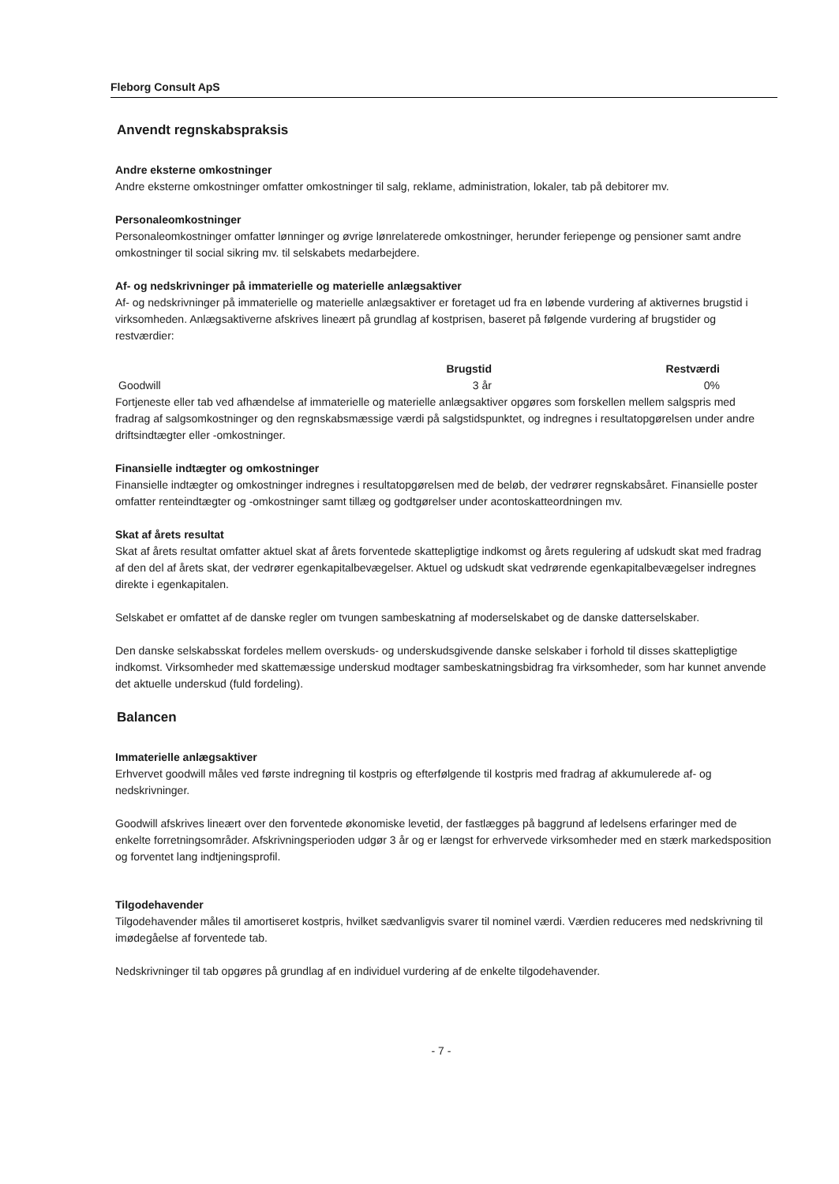Fleborg Consult ApS
Anvendt regnskabspraksis
Andre eksterne omkostninger
Andre eksterne omkostninger omfatter omkostninger til salg, reklame, administration, lokaler, tab på debitorer mv.
Personaleomkostninger
Personaleomkostninger omfatter lønninger og øvrige lønrelaterede omkostninger, herunder feriepenge og pensioner samt andre omkostninger til social sikring mv. til selskabets medarbejdere.
Af- og nedskrivninger på immaterielle og materielle anlægsaktiver
Af- og nedskrivninger på immaterielle og materielle anlægsaktiver er foretaget ud fra en løbende vurdering af aktivernes brugstid i virksomheden. Anlægsaktiverne afskrives lineært på grundlag af kostprisen, baseret på følgende vurdering af brugstider og restværdier:
| | Brugstid | Restværdi |
| --- | --- | --- |
| Goodwill | 3 år | 0% |
Fortjeneste eller tab ved afhændelse af immaterielle og materielle anlægsaktiver opgøres som forskellen mellem salgspris med fradrag af salgsomkostninger og den regnskabsmæssige værdi på salgstidspunktet, og indregnes i resultatopgørelsen under andre driftsindtægter eller -omkostninger.
Finansielle indtægter og omkostninger
Finansielle indtægter og omkostninger indregnes i resultatopgørelsen med de beløb, der vedrører regnskabsåret. Finansielle poster omfatter renteindtægter og -omkostninger samt tillæg og godtgørelser under acontoskatteordningen mv.
Skat af årets resultat
Skat af årets resultat omfatter aktuel skat af årets forventede skattepligtige indkomst og årets regulering af udskudt skat med fradrag af den del af årets skat, der vedrører egenkapitalbevægelser. Aktuel og udskudt skat vedrørende egenkapitalbevægelser indregnes direkte i egenkapitalen.
Selskabet er omfattet af de danske regler om tvungen sambeskatning af moderselskabet og de danske datterselskaber.
Den danske selskabsskat fordeles mellem overskuds- og underskudsgivende danske selskaber i forhold til disses skattepligtige indkomst. Virksomheder med skattemæssige underskud modtager sambeskatningsbidrag fra virksomheder, som har kunnet anvende det aktuelle underskud (fuld fordeling).
Balancen
Immaterielle anlægsaktiver
Erhvervet goodwill måles ved første indregning til kostpris og efterfølgende til kostpris med fradrag af akkumulerede af- og nedskrivninger.
Goodwill afskrives lineært over den forventede økonomiske levetid, der fastlægges på baggrund af ledelsens erfaringer med de enkelte forretningsområder. Afskrivningsperioden udgør 3 år og er længst for erhvervede virksomheder med en stærk markedsposition og forventet lang indtjeningsprofil.
Tilgodehavender
Tilgodehavender måles til amortiseret kostpris, hvilket sædvanligvis svarer til nominel værdi. Værdien reduceres med nedskrivning til imødegåelse af forventede tab.
Nedskrivninger til tab opgøres på grundlag af en individuel vurdering af de enkelte tilgodehavender.
- 7 -